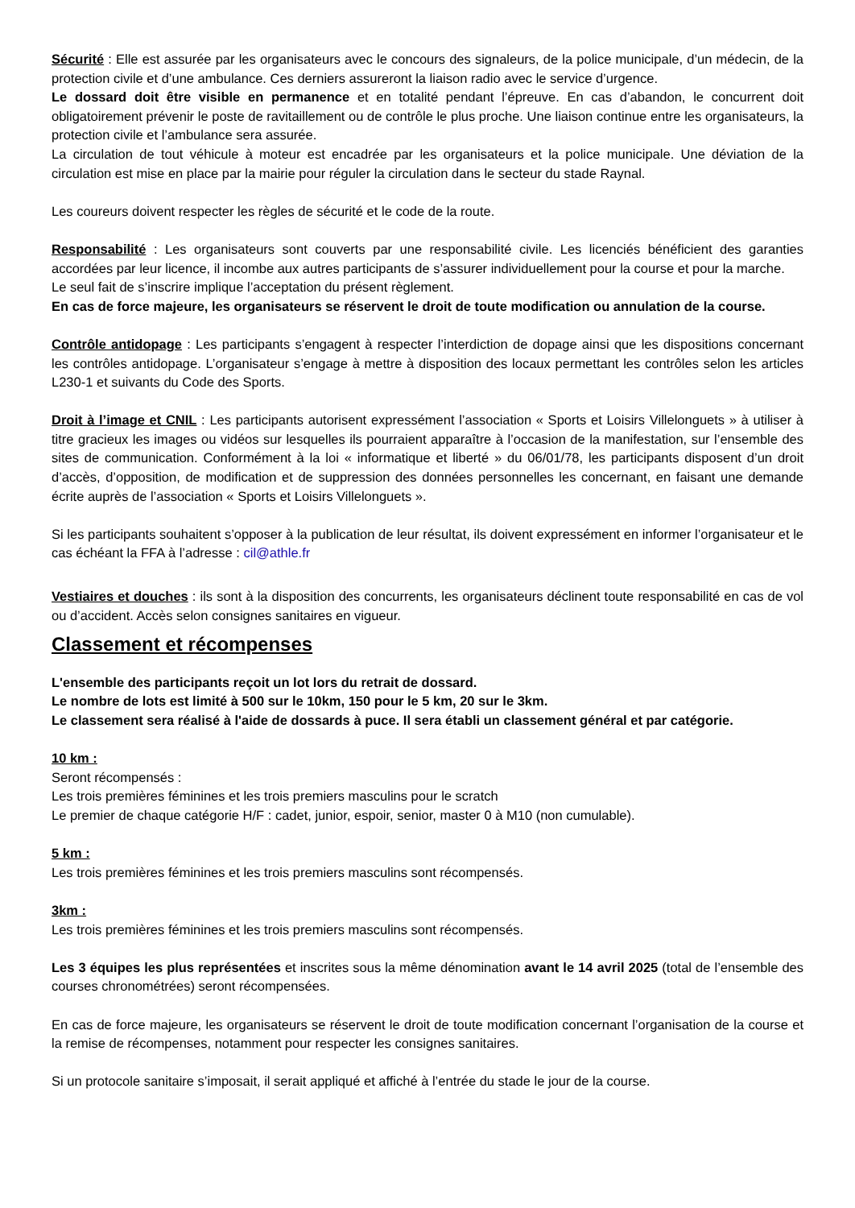Sécurité : Elle est assurée par les organisateurs avec le concours des signaleurs, de la police municipale, d’un médecin, de la protection civile et d’une ambulance. Ces derniers assureront la liaison radio avec le service d’urgence.
Le dossard doit être visible en permanence et en totalité pendant l’épreuve. En cas d’abandon, le concurrent doit obligatoirement prévenir le poste de ravitaillement ou de contrôle le plus proche. Une liaison continue entre les organisateurs, la protection civile et l’ambulance sera assurée.
La circulation de tout véhicule à moteur est encadrée par les organisateurs et la police municipale. Une déviation de la circulation est mise en place par la mairie pour réguler la circulation dans le secteur du stade Raynal.
Les coureurs doivent respecter les règles de sécurité et le code de la route.
Responsabilité : Les organisateurs sont couverts par une responsabilité civile. Les licenciés bénéficient des garanties accordées par leur licence, il incombe aux autres participants de s’assurer individuellement pour la course et pour la marche.
Le seul fait de s’inscrire implique l’acceptation du présent règlement.
En cas de force majeure, les organisateurs se réservent le droit de toute modification ou annulation de la course.
Contrôle antidopage : Les participants s’engagent à respecter l’interdiction de dopage ainsi que les dispositions concernant les contrôles antidopage. L’organisateur s’engage à mettre à disposition des locaux permettant les contrôles selon les articles L230-1 et suivants du Code des Sports.
Droit à l’image et CNIL : Les participants autorisent expressément l’association « Sports et Loisirs Villelonguets » à utiliser à titre gracieux les images ou vidéos sur lesquelles ils pourraient apparaître à l’occasion de la manifestation, sur l’ensemble des sites de communication. Conformément à la loi « informatique et liberté » du 06/01/78, les participants disposent d’un droit d’accès, d’opposition, de modification et de suppression des données personnelles les concernant, en faisant une demande écrite auprès de l’association « Sports et Loisirs Villelonguets ».
Si les participants souhaitent s’opposer à la publication de leur résultat, ils doivent expressément en informer l’organisateur et le cas échéant la FFA à l’adresse : cil@athle.fr
Vestiaires et douches : ils sont à la disposition des concurrents, les organisateurs déclinent toute responsabilité en cas de vol ou d’accident. Accès selon consignes sanitaires en vigueur.
Classement et récompenses
L'ensemble des participants reçoit un lot lors du retrait de dossard.
Le nombre de lots est limité à 500 sur le 10km, 150 pour le 5 km, 20 sur le 3km.
Le classement sera réalisé à l'aide de dossards à puce. Il sera établi un classement général et par catégorie.
10 km :
Seront récompensés :
Les trois premières féminines et les trois premiers masculins pour le scratch
Le premier de chaque catégorie H/F : cadet, junior, espoir, senior, master 0 à M10 (non cumulable).
5 km :
Les trois premières féminines et les trois premiers masculins sont récompensés.
3km :
Les trois premières féminines et les trois premiers masculins sont récompensés.
Les 3 équipes les plus représentées et inscrites sous la même dénomination avant le 14 avril 2025 (total de l’ensemble des courses chronométrées) seront récompensées.
En cas de force majeure, les organisateurs se réservent le droit de toute modification concernant l’organisation de la course et la remise de récompenses, notamment pour respecter les consignes sanitaires.
Si un protocole sanitaire s’imposait, il serait appliqué et affiché à l’entrée du stade le jour de la course.